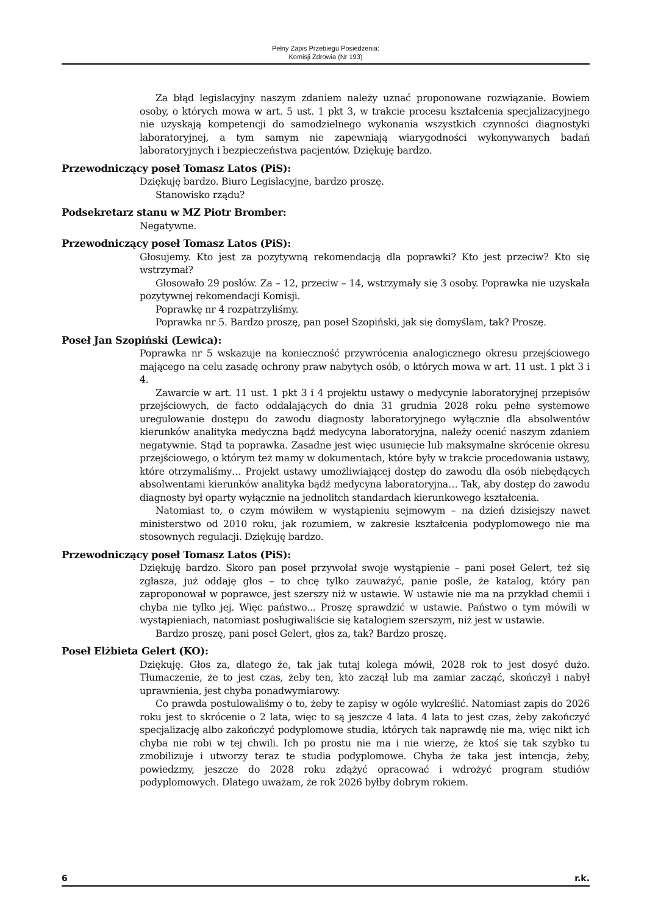Pełny Zapis Przebiegu Posiedzenia:
Komisji Zdrowia (Nr 193)
Za błąd legislacyjny naszym zdaniem należy uznać proponowane rozwiązanie. Bowiem osoby, o których mowa w art. 5 ust. 1 pkt 3, w trakcie procesu kształcenia specjalizacyjnego nie uzyskają kompetencji do samodzielnego wykonania wszystkich czynności diagnostyki laboratoryjnej, a tym samym nie zapewniają wiarygodności wykonywanych badań laboratoryjnych i bezpieczeństwa pacjentów. Dziękuję bardzo.
Przewodniczący poseł Tomasz Latos (PiS):
Dziękuję bardzo. Biuro Legislacyjne, bardzo proszę.
Stanowisko rządu?
Podsekretarz stanu w MZ Piotr Bromber:
Negatywne.
Przewodniczący poseł Tomasz Latos (PiS):
Głosujemy. Kto jest za pozytywną rekomendacją dla poprawki? Kto jest przeciw? Kto się wstrzymał?
Głosowało 29 posłów. Za – 12, przeciw – 14, wstrzymały się 3 osoby. Poprawka nie uzyskała pozytywnej rekomendacji Komisji.
Poprawkę nr 4 rozpatrzyliśmy.
Poprawka nr 5. Bardzo proszę, pan poseł Szopiński, jak się domyślam, tak? Proszę.
Poseł Jan Szopiński (Lewica):
Poprawka nr 5 wskazuje na konieczność przywrócenia analogicznego okresu przejściowego mającego na celu zasadę ochrony praw nabytych osób, o których mowa w art. 11 ust. 1 pkt 3 i 4.
Zawarcie w art. 11 ust. 1 pkt 3 i 4 projektu ustawy o medycynie laboratoryjnej przepisów przejściowych, de facto oddalających do dnia 31 grudnia 2028 roku pełne systemowe uregulowanie dostępu do zawodu diagnosty laboratoryjnego wyłącznie dla absolwentów kierunków analityka medyczna bądź medycyna laboratoryjna, należy ocenić naszym zdaniem negatywnie. Stąd ta poprawka. Zasadne jest więc usunięcie lub maksymalne skrócenie okresu przejściowego, o którym też mamy w dokumentach, które były w trakcie procedowania ustawy, które otrzymaliśmy… Projekt ustawy umożliwiającej dostęp do zawodu dla osób niebędących absolwentami kierunków analityka bądź medycyna laboratoryjna… Tak, aby dostęp do zawodu diagnosty był oparty wyłącznie na jednolitch standardach kierunkowego kształcenia.
Natomiast to, o czym mówiłem w wystąpieniu sejmowym – na dzień dzisiejszy nawet ministerstwo od 2010 roku, jak rozumiem, w zakresie kształcenia podyplomowego nie ma stosownych regulacji. Dziękuję bardzo.
Przewodniczący poseł Tomasz Latos (PiS):
Dziękuję bardzo. Skoro pan poseł przywołał swoje wystąpienie – pani poseł Gelert, też się zgłasza, już oddaję głos – to chcę tylko zauważyć, panie pośle, że katalog, który pan zaproponował w poprawce, jest szerszy niż w ustawie. W ustawie nie ma na przykład chemii i chyba nie tylko jej. Więc państwo... Proszę sprawdzić w ustawie. Państwo o tym mówili w wystąpieniach, natomiast posługiwaliście się katalogiem szerszym, niż jest w ustawie.
Bardzo proszę, pani poseł Gelert, głos za, tak? Bardzo proszę.
Poseł Elżbieta Gelert (KO):
Dziękuję. Głos za, dlatego że, tak jak tutaj kolega mówił, 2028 rok to jest dosyć dużo. Tłumaczenie, że to jest czas, żeby ten, kto zaczął lub ma zamiar zacząć, skończył i nabył uprawnienia, jest chyba ponadwymiarowy.
Co prawda postulowaliśmy o to, żeby te zapisy w ogóle wykreślić. Natomiast zapis do 2026 roku jest to skrócenie o 2 lata, więc to są jeszcze 4 lata. 4 lata to jest czas, żeby zakończyć specjalizację albo zakończyć podyplomowe studia, których tak naprawdę nie ma, więc nikt ich chyba nie robi w tej chwili. Ich po prostu nie ma i nie wierzę, że ktoś się tak szybko tu zmobilizuje i utworzy teraz te studia podyplomowe. Chyba że taka jest intencja, żeby, powiedzmy, jeszcze do 2028 roku zdążyć opracować i wdrożyć program studiów podyplomowych. Dlatego uważam, że rok 2026 byłby dobrym rokiem.
6 r.k.